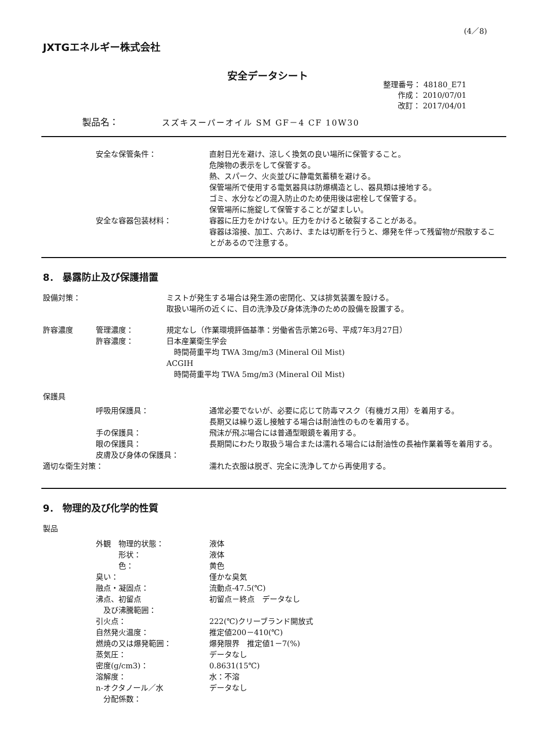(4／8)
JXTGエネルギー株式会社
安全データシート
整理番号： 48180_E71
作成： 2010/07/01
改訂： 2017/04/01
製品名： スズキスーパーオイル SM GF－4 CF 10W30
安全な保管条件： 直射日光を避け、涼しく換気の良い場所に保管すること。
危険物の表示をして保管する。
熱、スパーク、火炎並びに静電気蓄積を避ける。
保管場所で使用する電気器具は防爆構造とし、器具類は接地する。
ゴミ、水分などの混入防止のため使用後は密栓して保管する。
保管場所に施錠して保管することが望ましい。
安全な容器包装材料： 容器に圧力をかけない。圧力をかけると破裂することがある。
容器は溶接、加工、穴あけ、または切断を行うと、爆発を伴って残留物が飛散することがあるので注意する。
8． 暴露防止及び保護措置
設備対策： ミストが発生する場合は発生源の密閉化、又は排気装置を設ける。
取扱い場所の近くに、目の洗浄及び身体洗浄のための設備を設置する。
許容濃度 管理濃度：
許容濃度：
規定なし（作業環境評価基準：労働省告示第26号、平成7年3月27日）
日本産業衛生学会
　時間荷重平均 TWA 3mg/m3 (Mineral Oil Mist)
ACGIH
　時間荷重平均 TWA 5mg/m3 (Mineral Oil Mist)
保護具
呼吸用保護具：
手の保護具：
眼の保護具：
皮膚及び身体の保護具：
通常必要でないが、必要に応じて防毒マスク（有機ガス用）を着用する。
長期又は繰り返し接触する場合は耐油性のものを着用する。
飛沫が飛ぶ場合には普通型眼鏡を着用する。
長期間にわたり取扱う場合または濡れる場合には耐油性の長袖作業着等を着用する。
適切な衛生対策： 濡れた衣服は脱ぎ、完全に洗浄してから再使用する。
9． 物理的及び化学的性質
製品
外観　物理的状態：
　　　形状：
　　　色：
臭い：
融点・凝固点：
沸点、初留点
　及び沸騰範囲：
引火点：
自然発火温度：
燃焼の又は爆発範囲：
蒸気圧：
密度(g/cm3)：
溶解度：
n-オクタノール／水
　分配係数：
液体
液体
黄色
僅かな臭気
流動点-47.5(℃)
初留点－終点　データなし
222(℃)クリーブランド開放式
推定値200－410(℃)
爆発限界　推定値1－7(%)
データなし
0.8631(15℃)
水：不溶
データなし